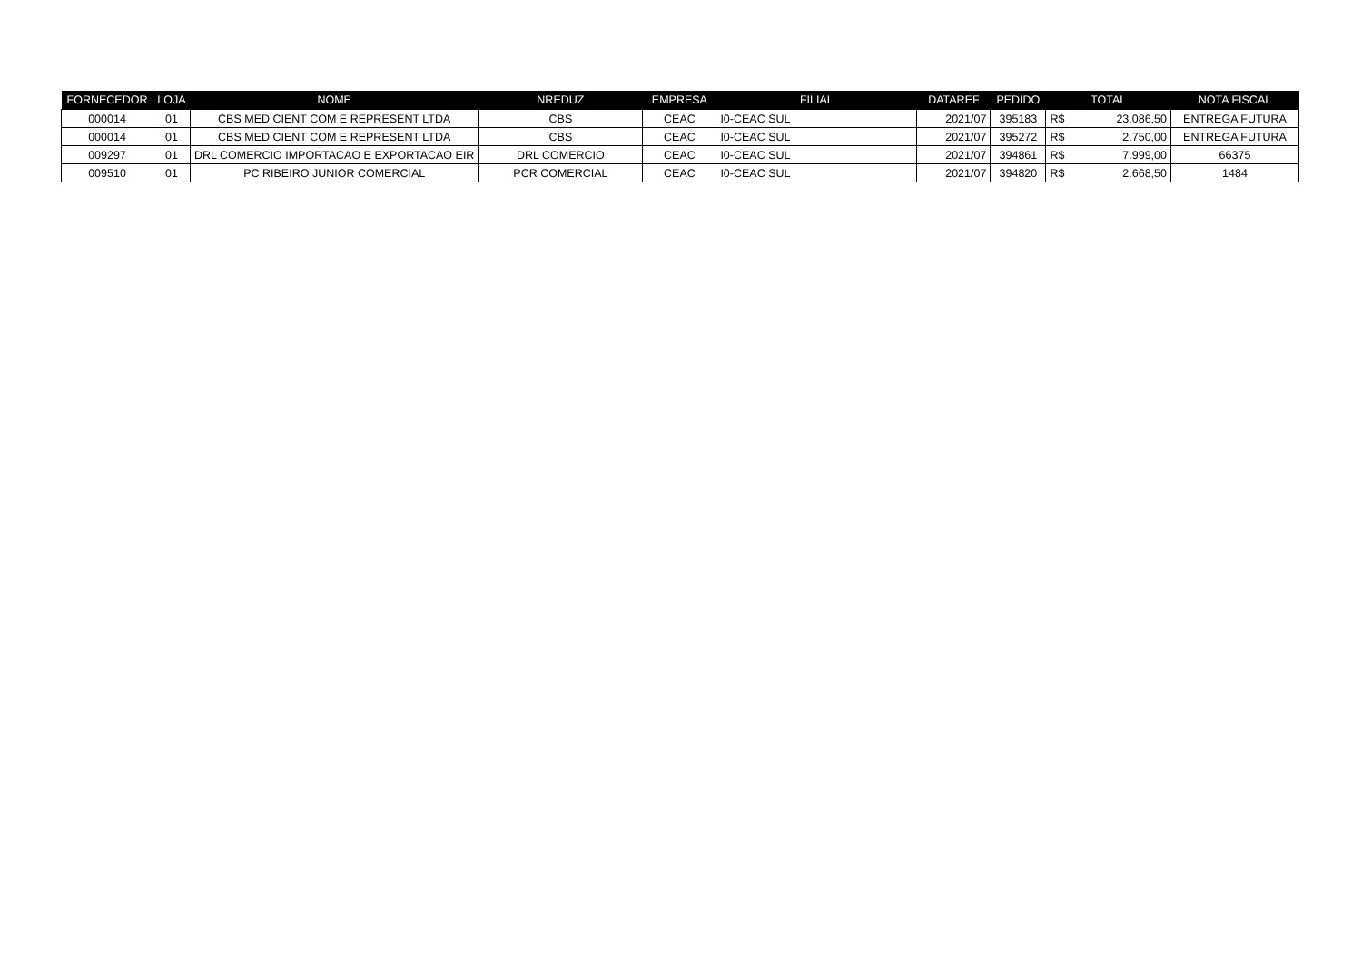| FORNECEDOR | LOJA | NOME | NREDUZ | EMPRESA | FILIAL | DATAREF | PEDIDO | TOTAL | | NOTA FISCAL |
| --- | --- | --- | --- | --- | --- | --- | --- | --- | --- | --- |
| 000014 | 01 | CBS MED CIENT COM E REPRESENT LTDA | CBS | CEAC | I0-CEAC SUL | 2021/07 | 395183 | R$ | 23.086,50 | ENTREGA FUTURA |
| 000014 | 01 | CBS MED CIENT COM E REPRESENT LTDA | CBS | CEAC | I0-CEAC SUL | 2021/07 | 395272 | R$ | 2.750,00 | ENTREGA FUTURA |
| 009297 | 01 | DRL COMERCIO IMPORTACAO E EXPORTACAO EIR | DRL COMERCIO | CEAC | I0-CEAC SUL | 2021/07 | 394861 | R$ | 7.999,00 | 66375 |
| 009510 | 01 | PC RIBEIRO JUNIOR COMERCIAL | PCR COMERCIAL | CEAC | I0-CEAC SUL | 2021/07 | 394820 | R$ | 2.668,50 | 1484 |